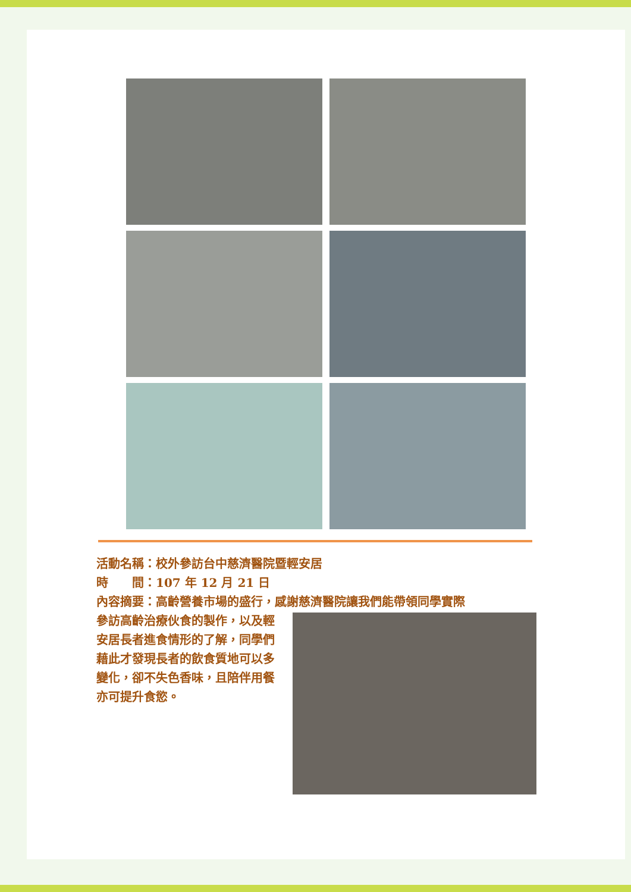活動名稱：校外參訪台中慈濟醫院暨輕安居
時　　間：107 年 12 月 21 日
內容摘要：高齡營養市場的盛行，感謝慈濟醫院讓我們能帶領同學實際
參訪高齡治療伙食的製作，以及輕安居長者進食情形的了解，同學們藉此才發現長者的飲食質地可以多變化，卻不失色香味，且陪伴用餐亦可提升食慾。